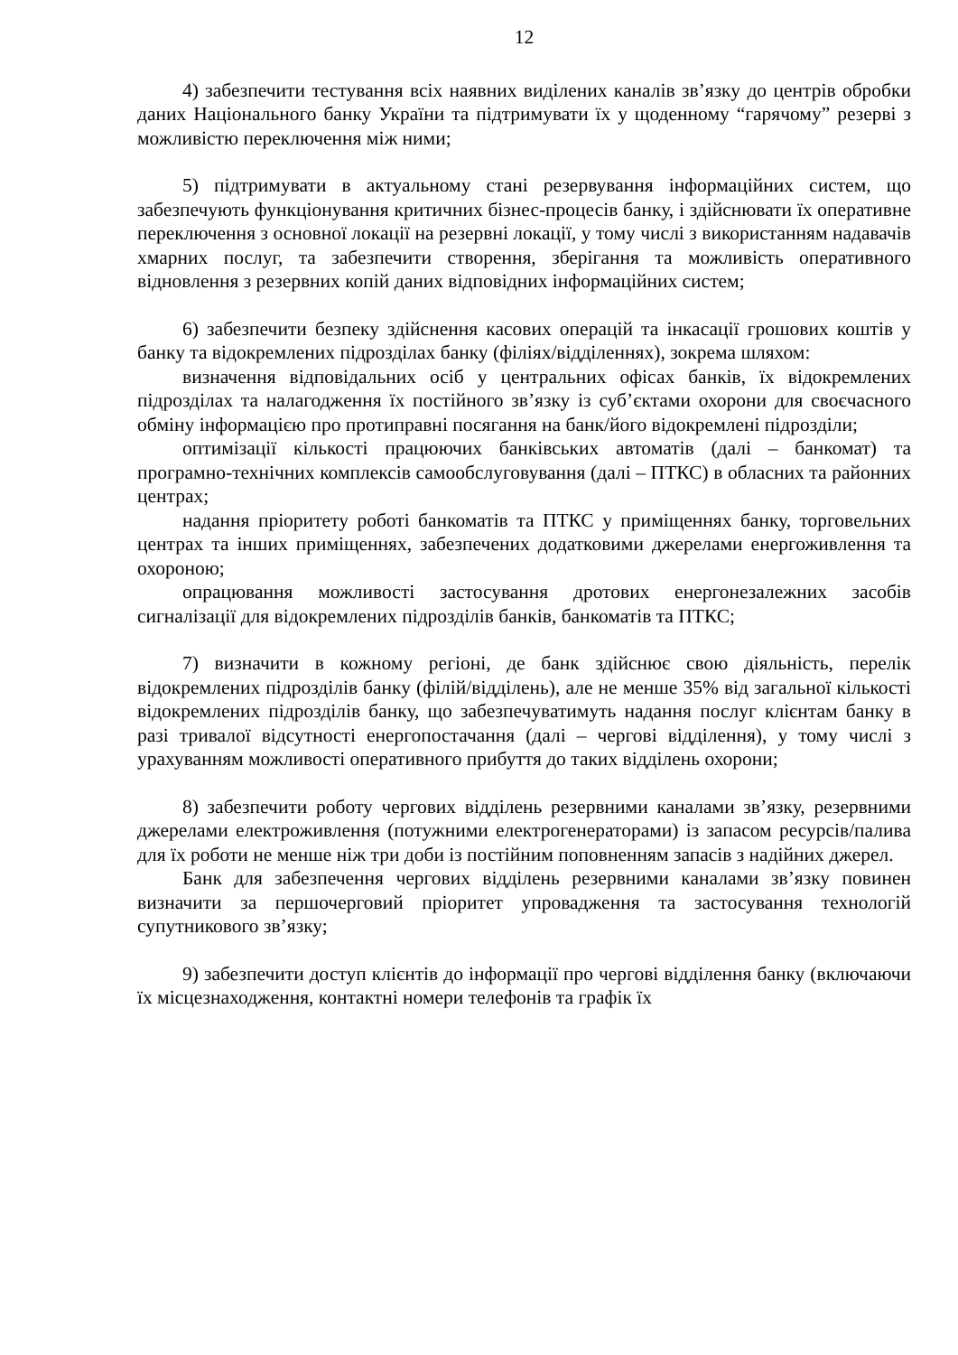12
4) забезпечити тестування всіх наявних виділених каналів зв’язку до центрів обробки даних Національного банку України та підтримувати їх у щоденному “гарячому” резерві з можливістю переключення між ними;
5) підтримувати в актуальному стані резервування інформаційних систем, що забезпечують функціонування критичних бізнес-процесів банку, і здійснювати їх оперативне переключення з основної локації на резервні локації, у тому числі з використанням надавачів хмарних послуг, та забезпечити створення, зберігання та можливість оперативного відновлення з резервних копій даних відповідних інформаційних систем;
6) забезпечити безпеку здійснення касових операцій та інкасації грошових коштів у банку та відокремлених підрозділах банку (філіях/відділеннях), зокрема шляхом:
визначення відповідальних осіб у центральних офісах банків, їх відокремлених підрозділах та налагодження їх постійного зв’язку із суб’єктами охорони для своєчасного обміну інформацією про протиправні посягання на банк/його відокремлені підрозділи;
оптимізації кількості працюючих банківських автоматів (далі – банкомат) та програмно-технічних комплексів самообслуговування (далі – ПТКС) в обласних та районних центрах;
надання пріоритету роботі банкоматів та ПТКС у приміщеннях банку, торговельних центрах та інших приміщеннях, забезпечених додатковими джерелами енергоживлення та охороною;
опрацювання можливості застосування дротових енергонезалежних засобів сигналізації для відокремлених підрозділів банків, банкоматів та ПТКС;
7) визначити в кожному регіоні, де банк здійснює свою діяльність, перелік відокремлених підрозділів банку (філій/відділень), але не менше 35% від загальної кількості відокремлених підрозділів банку, що забезпечуватимуть надання послуг клієнтам банку в разі тривалої відсутності енергопостачання (далі – чергові відділення), у тому числі з урахуванням можливості оперативного прибуття до таких відділень охорони;
8) забезпечити роботу чергових відділень резервними каналами зв’язку, резервними джерелами електроживлення (потужними електрогенераторами) із запасом ресурсів/палива для їх роботи не менше ніж три доби із постійним поповненням запасів з надійних джерел.
Банк для забезпечення чергових відділень резервними каналами зв’язку повинен визначити за першочерговий пріоритет упровадження та застосування технологій супутникового зв’язку;
9) забезпечити доступ клієнтів до інформації про чергові відділення банку (включаючи їх місцезнаходження, контактні номери телефонів та графік їх